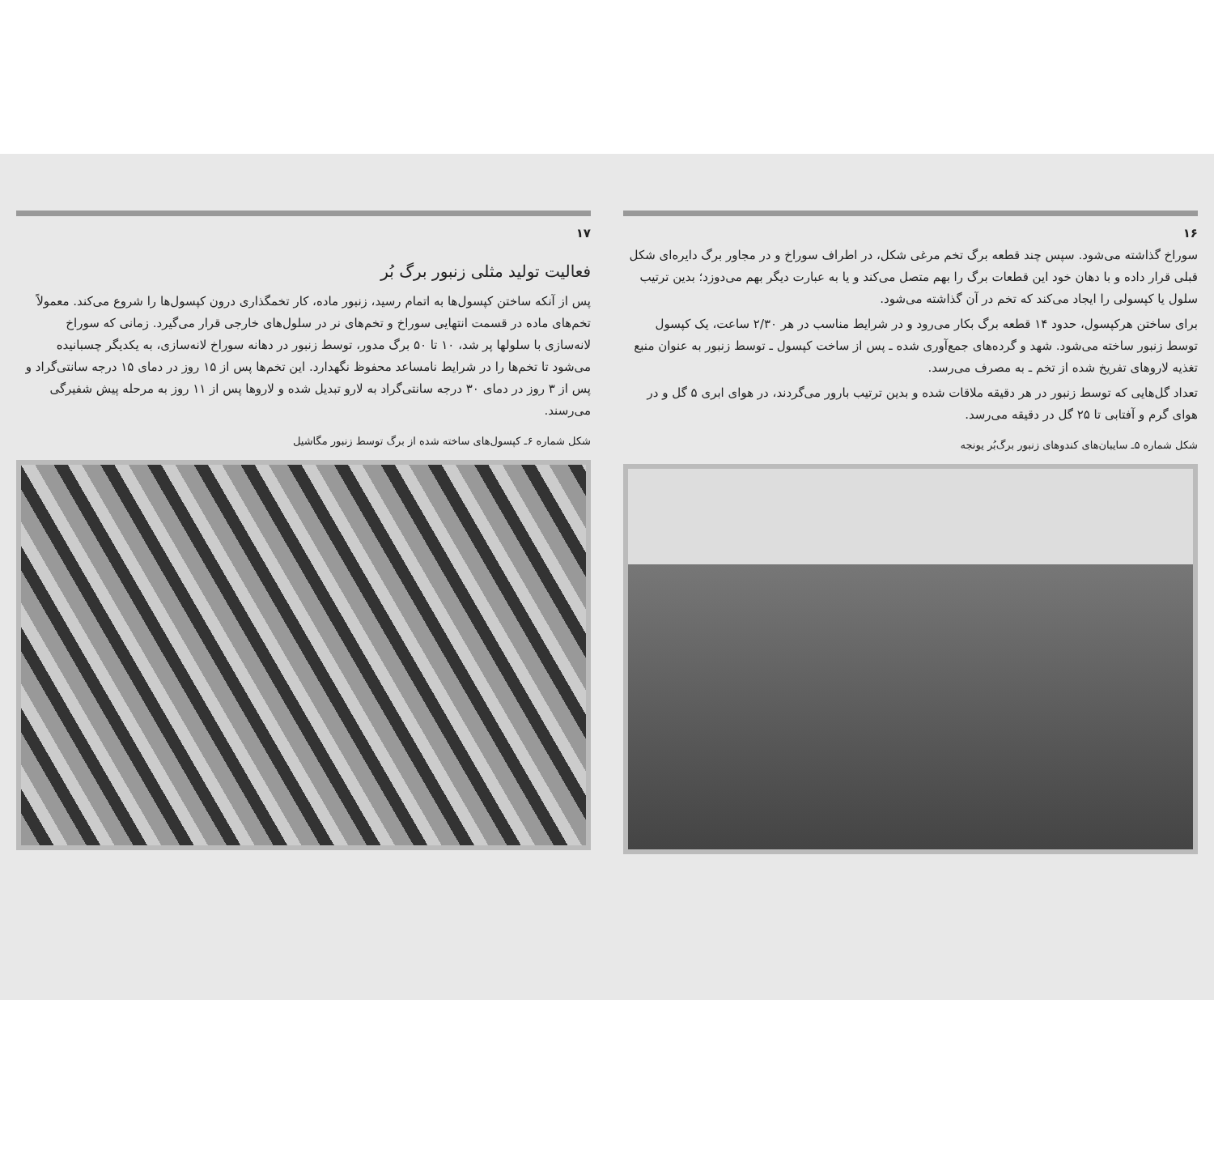۱۶
سوراخ گذاشته می‌شود. سپس چند قطعه برگ تخم مرغی شکل، در اطراف سوراخ و در مجاور برگ دایره‌ای شکل قبلی قرار داده و با دهان خود این قطعات برگ را بهم متصل می‌کند و یا به عبارت دیگر بهم می‌دوزد؛ بدین ترتیب سلول یا کپسولی را ایجاد می‌کند که تخم در آن گذاشته می‌شود.
برای ساختن هرکپسول، حدود ۱۴ قطعه برگ بکار می‌رود و در شرایط مناسب در هر ۲/۳۰ ساعت، یک کپسول توسط زنبور ساخته می‌شود. شهد و گرده‌های جمع‌آوری شده ـ پس از ساخت کپسول ـ توسط زنبور به عنوان منبع تغذیه لاروهای تفریخ شده از تخم ـ به مصرف می‌رسد.
تعداد گل‌هایی که توسط زنبور در هر دقیقه ملاقات شده و بدین ترتیب بارور می‌گردند، در هوای ابری ۵ گل و در هوای گرم و آفتابی تا ۲۵ گل در دقیقه می‌رسد.
شکل شماره ۵ـ سایبان‌های کندوهای زنبور برگ‌بُر یونجه
۱۷
فعالیت تولید مثلی زنبور برگ بُر
پس از آنکه ساختن کپسول‌ها به اتمام رسید، زنبور ماده، کار تخمگذاری درون کپسول‌ها را شروع می‌کند. معمولاً تخم‌های ماده در قسمت انتهایی سوراخ و تخم‌های نر در سلول‌های خارجی قرار می‌گیرد. زمانی که سوراخ لانه‌سازی با سلولها پر شد، ۱۰ تا ۵۰ برگ مدور، توسط زنبور در دهانه سوراخ لانه‌سازی، به یکدیگر چسبانیده می‌شود تا تخم‌ها را در شرایط نامساعد محفوظ نگهدارد. این تخم‌ها پس از ۱۵ روز در دمای ۱۵ درجه سانتی‌گراد و پس از ۳ روز در دمای ۳۰ درجه سانتی‌گراد به لارو تبدیل شده و لاروها پس از ۱۱ روز به مرحله پیش شفیرگی می‌رسند.
شکل شماره ۶ـ کپسول‌های ساخته شده از برگ توسط زنبور مگاشیل